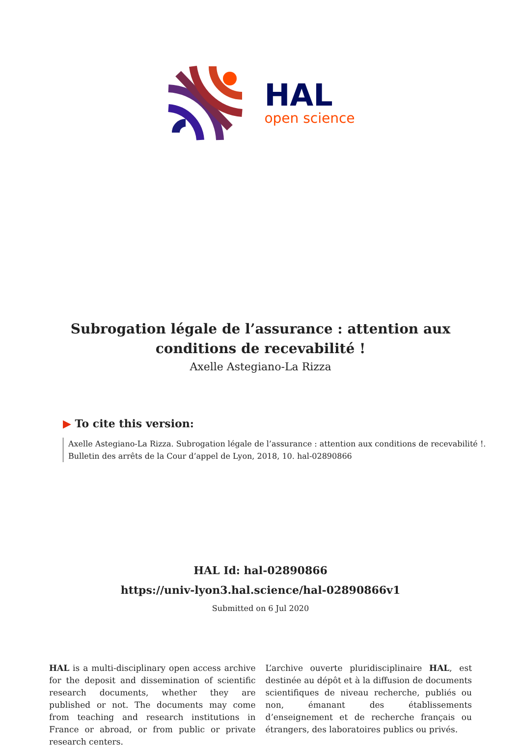HAL
open science
Subrogation légale de l’assurance : attention aux
conditions de recevabilité !
Axelle Astegiano-La Rizza
▶ To cite this version:
Axelle Astegiano-La Rizza. Subrogation légale de l’assurance : attention aux conditions de recevabilité !. Bulletin des arrêts de la Cour d’appel de Lyon, 2018, 10. hal-02890866
HAL Id: hal-02890866
https://univ-lyon3.hal.science/hal-02890866v1
Submitted on 6 Jul 2020
HAL is a multi-disciplinary open access archive for the deposit and dissemination of scientific research documents, whether they are published or not. The documents may come from teaching and research institutions in France or abroad, or from public or private research centers.
L’archive ouverte pluridisciplinaire HAL, est destinée au dépôt et à la diffusion de documents scientifiques de niveau recherche, publiés ou non, émanant des établissements d’enseignement et de recherche français ou étrangers, des laboratoires publics ou privés.